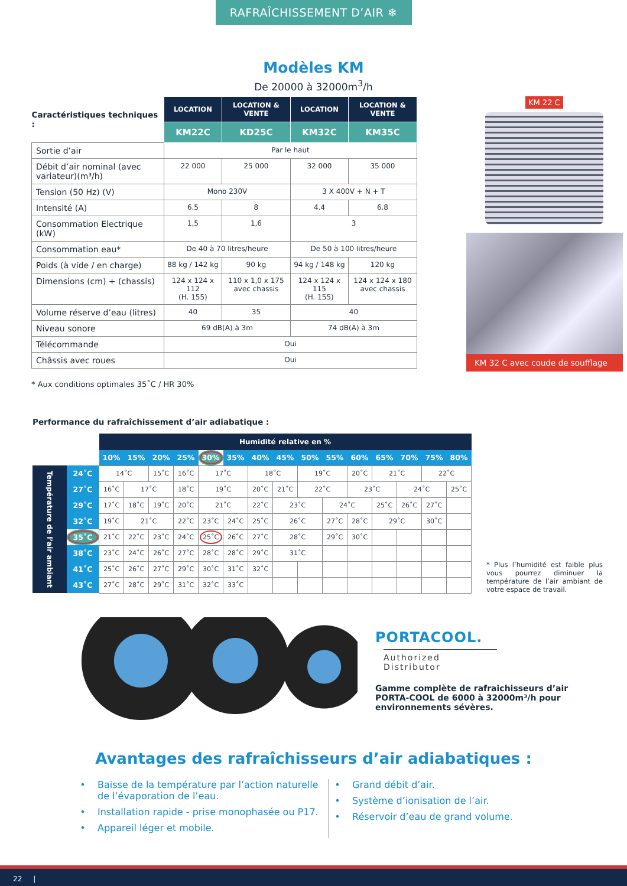RAFRAÎCHISSEMENT D’AIR ❄
Modèles KM
De 20000 à 32000m<sup>3</sup>/h
| Caractéristiques techniques : | LOCATION | LOCATION & VENTE | LOCATION | LOCATION & VENTE |
| | KM22C | KD25C | KM32C | KM35C |
| Sortie d’air | Par le haut | | | |
| Débit d’air nominal (avec variateur)(m³/h) | 22 000 | 25 000 | 32 000 | 35 000 |
| Tension (50 Hz) (V) | Mono 230V | | 3 X 400V + N + T | |
| Intensité (A) | 6.5 | 8 | 4.4 | 6.8 |
| Consommation Electrique (kW) | 1,5 | 1,6 | 3 | |
| Consommation eau* | De 40 à 70 litres/heure | | De 50 à 100 litres/heure | |
| Poids (à vide / en charge) | 88 kg / 142 kg | 90 kg | 94 kg / 148 kg | 120 kg |
| Dimensions (cm) + (chassis) | 124 x 124 x 112 (H. 155) | 110 x 1,0 x 175 avec chassis | 124 x 124 x 115 (H. 155) | 124 x 124 x 180 avec chassis |
| Volume réserve d’eau (litres) | 40 | 35 | 40 | |
| Niveau sonore | 69 dB(A) à 3m | | 74 dB(A) à 3m | |
| Télécommande | Oui | | | |
| Châssis avec roues | Oui | | | |
KM 22 C
KM 32 C avec coude de soufflage
* Aux conditions optimales 35˚C / HR 30%
Performance du rafraîchissement d’air adiabatique :
| | | Humidité relative en % | | | | | | | | | | | | | | |
| | | 10% | 15% | 20% | 25% | 30% | 35% | 40% | 45% | 50% | 55% | 60% | 65% | 70% | 75% | 80% |
| Température de l’air ambiant | 24˚C | 14˚C | | 15˚C | 16˚C | 17˚C | | 18˚C | | 19˚C | | 20˚C | 21˚C | | 22˚C | |
| | 27˚C | 16˚C | 17˚C | | 18˚C | 19˚C | | 20˚C | 21˚C | 22˚C | | 23˚C | | 24˚C | | 25˚C |
| | 29˚C | 17˚C | 18˚C | 19˚C | 20˚C | 21˚C | | 22˚C | 23˚C | | 24˚C | | 25˚C | 26˚C | 27˚C | |
| | 32˚C | 19˚C | 21˚C | | 22˚C | 23˚C | 24˚C | 25˚C | 26˚C | | 27˚C | 28˚C | 29˚C | | 30˚C | |
| | 35˚C | 21˚C | 22˚C | 23˚C | 24˚C | 25˚C | 26˚C | 27˚C | 28˚C | | 29˚C | 30˚C | | | | |
| | 38˚C | 23˚C | 24˚C | 26˚C | 27˚C | 28˚C | 28˚C | 29˚C | 31˚C | | | | | | | |
| | 41˚C | 25˚C | 26˚C | 27˚C | 29˚C | 30˚C | 31˚C | 32˚C | | | | | | | | |
| | 43˚C | 27˚C | 28˚C | 29˚C | 31˚C | 32˚C | 33˚C | | | | | | | | | |
* Plus l’humidité est faible plus vous pourrez diminuer la température de l’air ambiant de votre espace de travail.
PORTACOOL.
Authorized Distributor
Gamme complète de rafraichisseurs d’air PORTA-COOL de 6000 à 32000m³/h pour environnements sévères.
Avantages des rafraîchisseurs d’air adiabatiques :
Baisse de la température par l’action naturelle de l’évaporation de l’eau.
Installation rapide - prise monophasée ou P17.
Appareil léger et mobile.
Grand débit d’air.
Système d’ionisation de l’air.
Réservoir d’eau de grand volume.
22 |